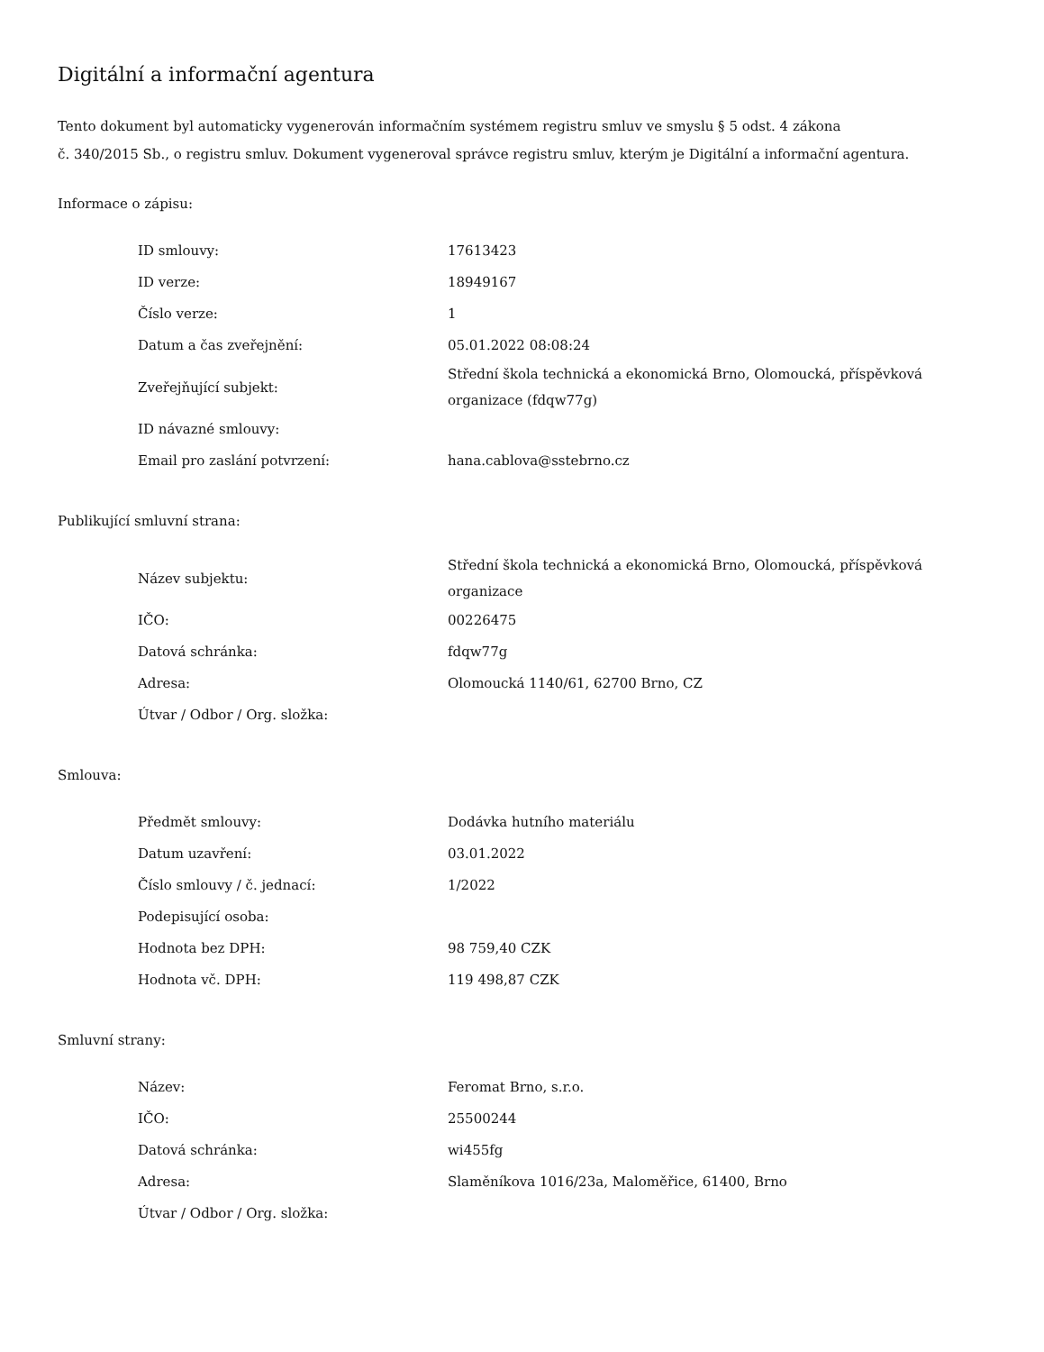Digitální a informační agentura
Tento dokument byl automaticky vygenerován informačním systémem registru smluv ve smyslu § 5 odst. 4 zákona
č. 340/2015 Sb., o registru smluv. Dokument vygeneroval správce registru smluv, kterým je Digitální a informační agentura.
Informace o zápisu:
| ID smlouvy: | 17613423 |
| ID verze: | 18949167 |
| Číslo verze: | 1 |
| Datum a čas zveřejnění: | 05.01.2022 08:08:24 |
| Zveřejňující subjekt: | Střední škola technická a ekonomická Brno, Olomoucká, příspěvková organizace (fdqw77g) |
| ID návazné smlouvy: | |
| Email pro zaslání potvrzení: | hana.cablova@sstebrno.cz |
Publikující smluvní strana:
| Název subjektu: | Střední škola technická a ekonomická Brno, Olomoucká, příspěvková organizace |
| IČO: | 00226475 |
| Datová schránka: | fdqw77g |
| Adresa: | Olomoucká 1140/61, 62700 Brno, CZ |
| Útvar / Odbor / Org. složka: | |
Smlouva:
| Předmět smlouvy: | Dodávka hutního materiálu |
| Datum uzavření: | 03.01.2022 |
| Číslo smlouvy / č. jednací: | 1/2022 |
| Podepisující osoba: | |
| Hodnota bez DPH: | 98 759,40 CZK |
| Hodnota vč. DPH: | 119 498,87 CZK |
Smluvní strany:
| Název: | Feromat Brno, s.r.o. |
| IČO: | 25500244 |
| Datová schránka: | wi455fg |
| Adresa: | Slaměníkova 1016/23a, Maloměřice, 61400, Brno |
| Útvar / Odbor / Org. složka: | |